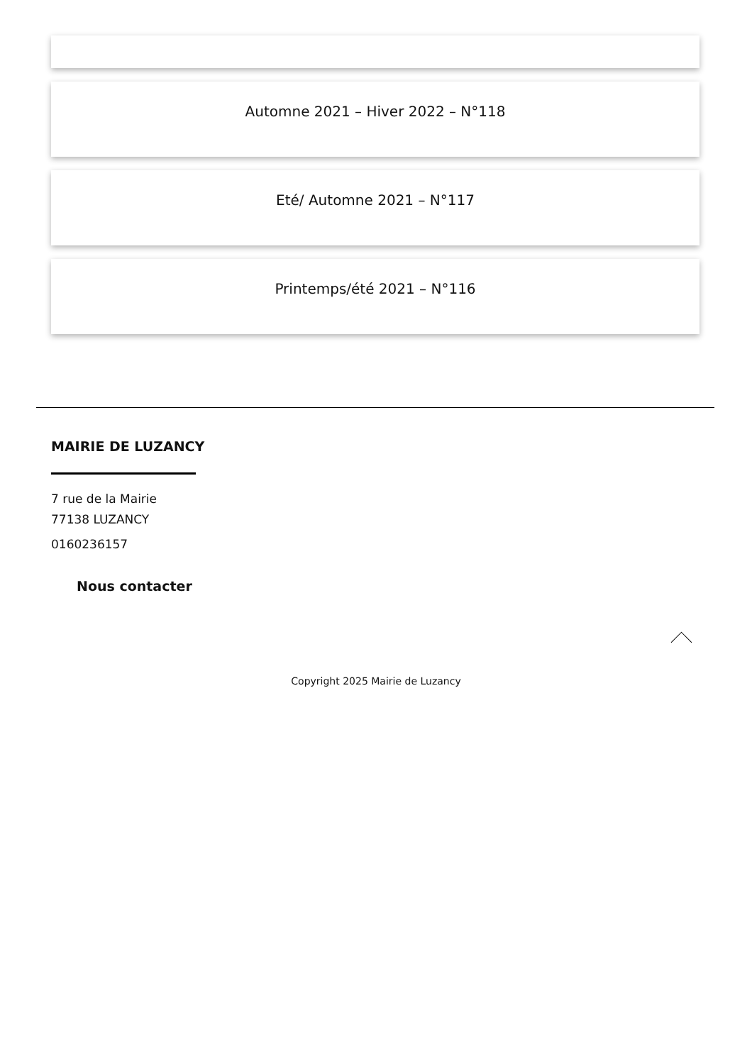Automne 2021 – Hiver 2022 – N°118
Eté/ Automne 2021 – N°117
Printemps/été 2021 – N°116
MAIRIE DE LUZANCY
7 rue de la Mairie
77138 LUZANCY
0160236157
Nous contacter
Copyright 2025 Mairie de Luzancy